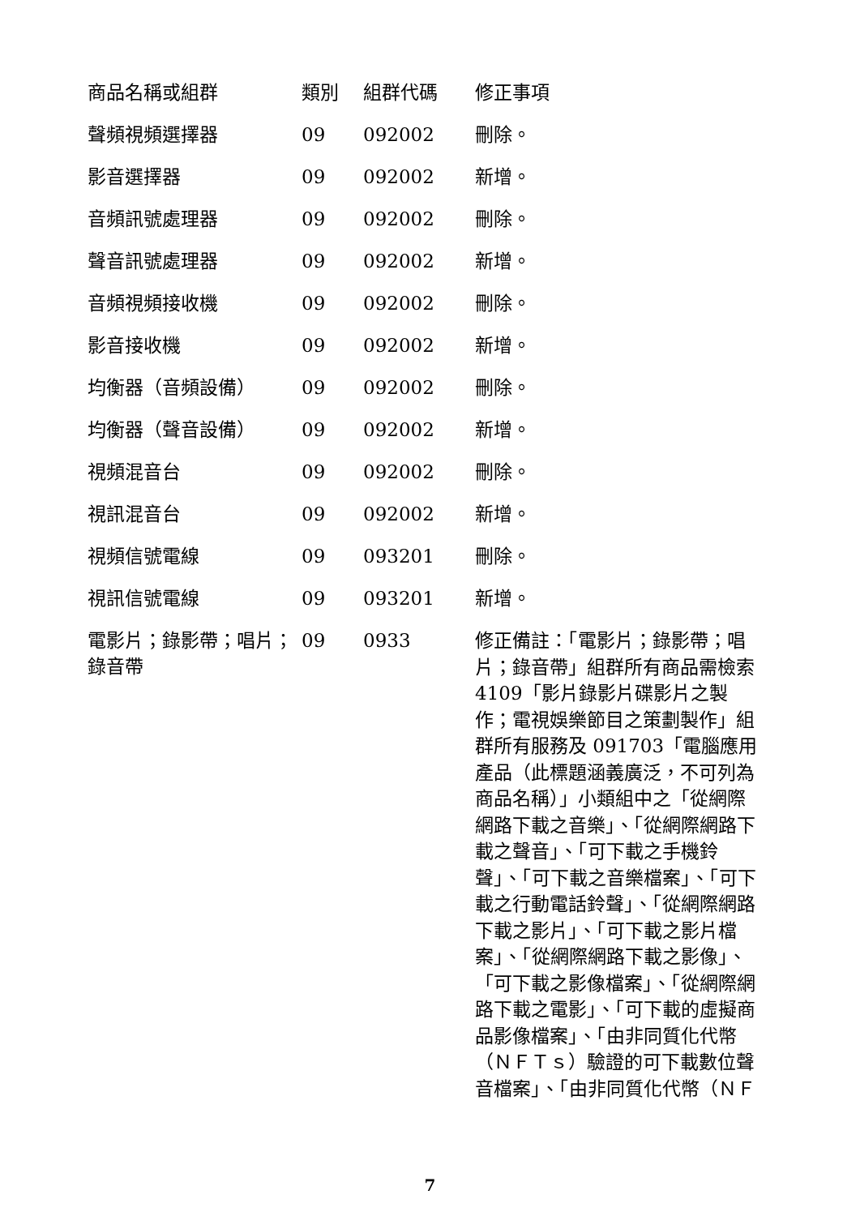| 商品名稱或組群 | 類別 | 組群代碼 | 修正事項 |
| --- | --- | --- | --- |
| 聲頻視頻選擇器 | 09 | 092002 | 刪除。 |
| 影音選擇器 | 09 | 092002 | 新增。 |
| 音頻訊號處理器 | 09 | 092002 | 刪除。 |
| 聲音訊號處理器 | 09 | 092002 | 新增。 |
| 音頻視頻接收機 | 09 | 092002 | 刪除。 |
| 影音接收機 | 09 | 092002 | 新增。 |
| 均衡器（音頻設備） | 09 | 092002 | 刪除。 |
| 均衡器（聲音設備） | 09 | 092002 | 新增。 |
| 視頻混音台 | 09 | 092002 | 刪除。 |
| 視訊混音台 | 09 | 092002 | 新增。 |
| 視頻信號電線 | 09 | 093201 | 刪除。 |
| 視訊信號電線 | 09 | 093201 | 新增。 |
| 電影片；錄影帶；唱片；錄音帶 | 09 | 0933 | 修正備註：「電影片；錄影帶；唱片；錄音帶」組群所有商品需檢索 4109「影片錄影片碟影片之製作；電視娛樂節目之策劃製作」組群所有服務及 091703「電腦應用產品（此標題涵義廣泛，不可列為商品名稱）」小類組中之「從網際網路下載之音樂」、「從網際網路下載之聲音」、「可下載之手機鈴聲」、「可下載之音樂檔案」、「可下載之行動電話鈴聲」、「從網際網路下載之影片」、「可下載之影片檔案」、「從網際網路下載之影像」、「可下載之影像檔案」、「從網際網路下載之電影」、「可下載的虛擬商品影像檔案」、「由非同質化代幣（ＮＦＴｓ）驗證的可下載數位聲音檔案」、「由非同質化代幣（ＮＦ |
7